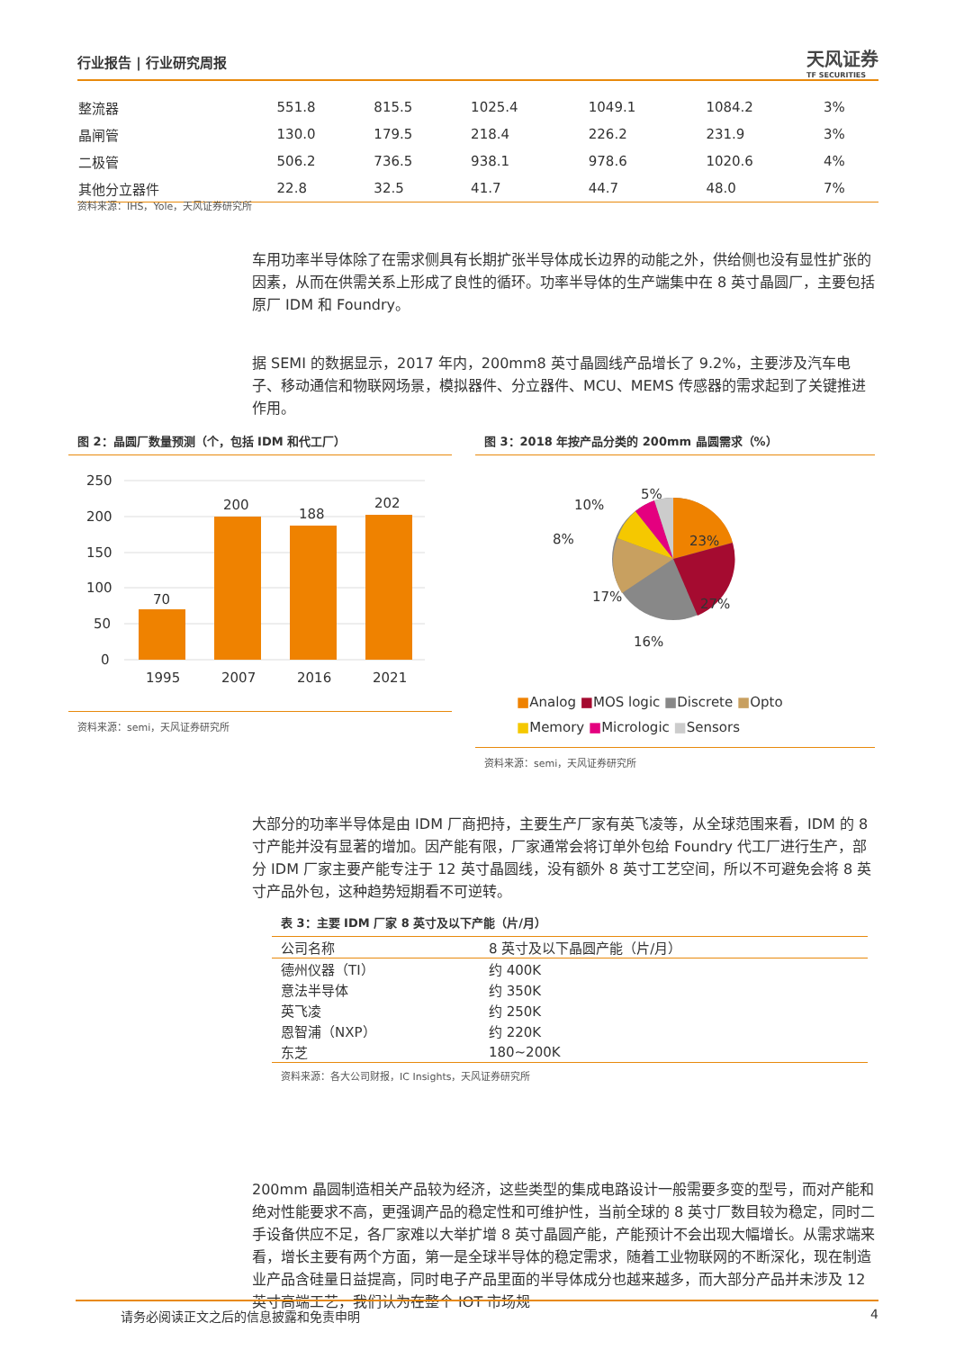行业报告 | 行业研究周报
天风证券
TF SECURITIES
| 整流器 | 551.8 | 815.5 | 1025.4 | 1049.1 | 1084.2 | 3% |
| 晶闸管 | 130.0 | 179.5 | 218.4 | 226.2 | 231.9 | 3% |
| 二极管 | 506.2 | 736.5 | 938.1 | 978.6 | 1020.6 | 4% |
| 其他分立器件 | 22.8 | 32.5 | 41.7 | 44.7 | 48.0 | 7% |
资料来源：IHS，Yole，天风证券研究所
车用功率半导体除了在需求侧具有长期扩张半导体成长边界的动能之外，供给侧也没有显性扩张的因素，从而在供需关系上形成了良性的循环。功率半导体的生产端集中在 8 英寸晶圆厂，主要包括原厂 IDM 和 Foundry。
据 SEMI 的数据显示，2017 年内，200mm8 英寸晶圆线产品增长了 9.2%，主要涉及汽车电子、移动通信和物联网场景，模拟器件、分立器件、MCU、MEMS 传感器的需求起到了关键推进作用。
图 2：晶圆厂数量预测（个，包括 IDM 和代工厂）
250
200
150
100
50
0
70
200
188
202
1995
2007
2016
2021
资料来源：semi，天风证券研究所
图 3：2018 年按产品分类的 200mm 晶圆需求（%）
23%
27%
16%
17%
8%
10%
5%
■Analog ■MOS logic ■Discrete ■Opto
■Memory ■Micrologic ■Sensors
资料来源：semi，天风证券研究所
大部分的功率半导体是由 IDM 厂商把持，主要生产厂家有英飞凌等，从全球范围来看，IDM 的 8 寸产能并没有显著的增加。因产能有限，厂家通常会将订单外包给 Foundry 代工厂进行生产，部分 IDM 厂家主要产能专注于 12 英寸晶圆线，没有额外 8 英寸工艺空间，所以不可避免会将 8 英寸产品外包，这种趋势短期看不可逆转。
表 3：主要 IDM 厂家 8 英寸及以下产能（片/月）
| 公司名称 | 8 英寸及以下晶圆产能（片/月） |
| --- | --- |
| 德州仪器（TI） | 约 400K |
| 意法半导体 | 约 350K |
| 英飞凌 | 约 250K |
| 恩智浦（NXP） | 约 220K |
| 东芝 | 180~200K |
资料来源：各大公司财报，IC Insights，天风证券研究所
200mm 晶圆制造相关产品较为经济，这些类型的集成电路设计一般需要多变的型号，而对产能和绝对性能要求不高，更强调产品的稳定性和可维护性，当前全球的 8 英寸厂数目较为稳定，同时二手设备供应不足，各厂家难以大举扩增 8 英寸晶圆产能，产能预计不会出现大幅增长。从需求端来看，增长主要有两个方面，第一是全球半导体的稳定需求，随着工业物联网的不断深化，现在制造业产品含硅量日益提高，同时电子产品里面的半导体成分也越来越多，而大部分产品并未涉及 12 英寸高端工艺，我们认为在整个 IOT 市场规
请务必阅读正文之后的信息披露和免责申明 4